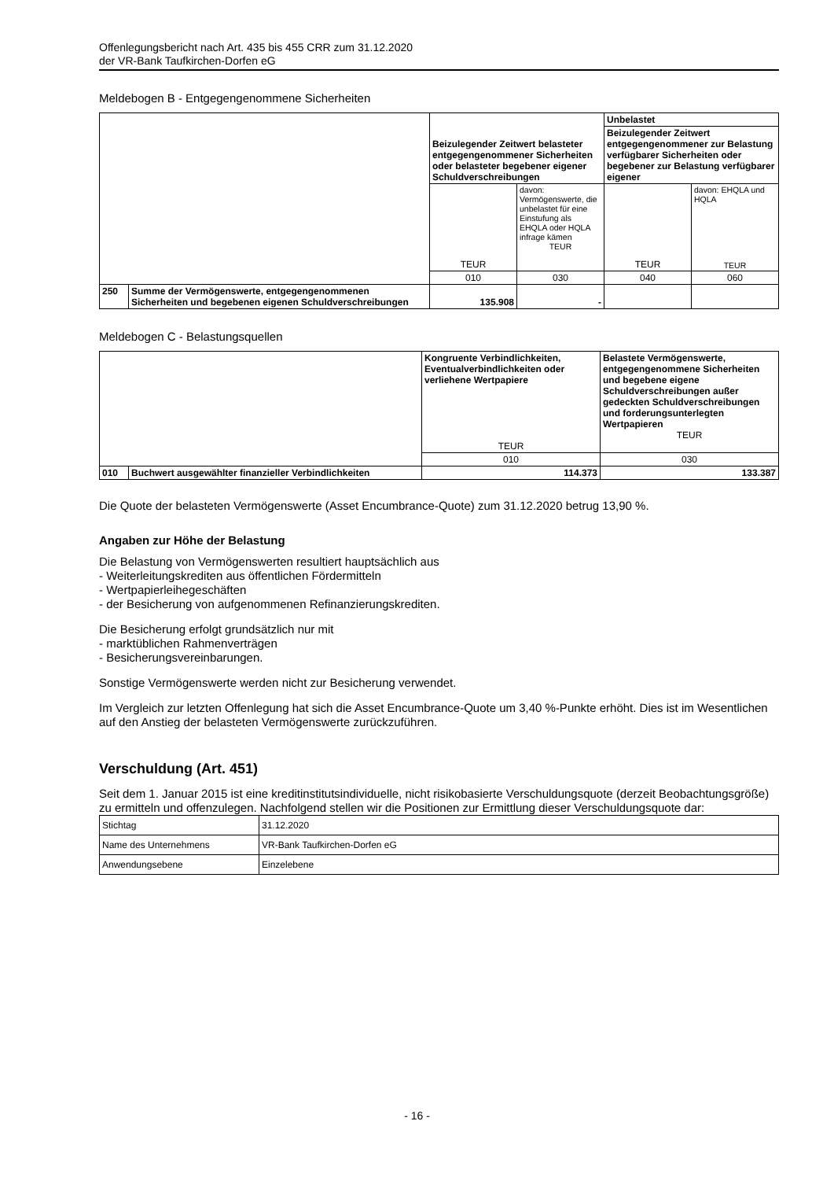Offenlegungsbericht nach Art. 435 bis 455 CRR zum 31.12.2020
der VR-Bank Taufkirchen-Dorfen eG
Meldebogen B - Entgegengenommene Sicherheiten
| | | Beizulegender Zeitwert belasteter entgegengenommener Sicherheiten oder belasteter begebener eigener Schuldverschreibungen | | Unbelastet | |
| | | | | Beizulegender Zeitwert entgegengenommener zur Belastung verfügbarer Sicherheiten oder begebener zur Belastung verfügbarer eigener | |
| | | TEUR | davon: Vermögenswerte, die unbelastet für eine Einstufung als EHQLA oder HQLA infrage kämen TEUR | TEUR | davon: EHQLA und HQLA TEUR |
| | | 010 | 030 | 040 | 060 |
| 250 | Summe der Vermögenswerte, entgegengenommenen Sicherheiten und begebenen eigenen Schuldverschreibungen | 135.908 | - | | |
Meldebogen C - Belastungsquellen
| | | Kongruente Verbindlichkeiten, Eventualverbindlichkeiten oder verliehene Wertpapiere TEUR | Belastete Vermögenswerte, entgegengenommene Sicherheiten und begebene eigene Schuldverschreibungen außer gedeckten Schuldverschreibungen und forderungsunterlegten Wertpapieren TEUR |
| | | 010 | 030 |
| 010 | Buchwert ausgewählter finanzieller Verbindlichkeiten | 114.373 | 133.387 |
Die Quote der belasteten Vermögenswerte (Asset Encumbrance-Quote) zum 31.12.2020 betrug 13,90 %.
Angaben zur Höhe der Belastung
Die Belastung von Vermögenswerten resultiert hauptsächlich aus
- Weiterleitungskrediten aus öffentlichen Fördermitteln
- Wertpapierleihegeschäften
- der Besicherung von aufgenommenen Refinanzierungskrediten.
Die Besicherung erfolgt grundsätzlich nur mit
- marktüblichen Rahmenverträgen
- Besicherungsvereinbarungen.
Sonstige Vermögenswerte werden nicht zur Besicherung verwendet.
Im Vergleich zur letzten Offenlegung hat sich die Asset Encumbrance-Quote um 3,40 %-Punkte erhöht. Dies ist im Wesentlichen auf den Anstieg der belasteten Vermögenswerte zurückzuführen.
Verschuldung (Art. 451)
Seit dem 1. Januar 2015 ist eine kreditinstitutsindividuelle, nicht risikobasierte Verschuldungsquote (derzeit Beobachtungsgröße) zu ermitteln und offenzulegen. Nachfolgend stellen wir die Positionen zur Ermittlung dieser Verschuldungsquote dar:
| Stichtag | 31.12.2020 |
| Name des Unternehmens | VR-Bank Taufkirchen-Dorfen eG |
| Anwendungsebene | Einzelebene |
- 16 -